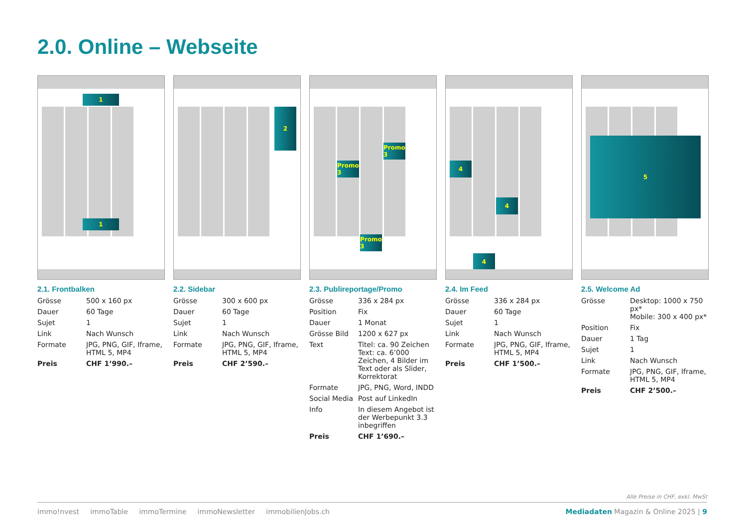2.0. Online – Webseite
1
1
2.1. Frontbalken
| Grösse | 500 x 160 px |
| Dauer | 60 Tage |
| Sujet | 1 |
| Link | Nach Wunsch |
| Formate | JPG, PNG, GIF, Iframe, HTML 5, MP4 |
| Preis | CHF 1’990.– |
2
2.2. Sidebar
| Grösse | 300 x 600 px |
| Dauer | 60 Tage |
| Sujet | 1 |
| Link | Nach Wunsch |
| Formate | JPG, PNG, GIF, Iframe, HTML 5, MP4 |
| Preis | CHF 2’590.– |
Promo 3
Promo 3
Promo 3
2.3. Publireportage/Promo
| Grösse | 336 x 284 px |
| Position | Fix |
| Dauer | 1 Monat |
| Grösse Bild | 1200 x 627 px |
| Text | Titel: ca. 90 Zeichen Text: ca. 6’000 Zeichen, 4 Bilder im Text oder als Slider, Korrektorat |
| Formate | JPG, PNG, Word, INDD |
| Social Media | Post auf LinkedIn |
| Info | In diesem Angebot ist der Werbepunkt 3.3 inbegriffen |
| Preis | CHF 1’690.– |
4
4
4
2.4. Im Feed
| Grösse | 336 x 284 px |
| Dauer | 60 Tage |
| Sujet | 1 |
| Link | Nach Wunsch |
| Formate | JPG, PNG, GIF, Iframe, HTML 5, MP4 |
| Preis | CHF 1’500.– |
5
2.5. Welcome Ad
| Grösse | Desktop: 1000 x 750 px* Mobile: 300 x 400 px* |
| Position | Fix |
| Dauer | 1 Tag |
| Sujet | 1 |
| Link | Nach Wunsch |
| Formate | JPG, PNG, GIF, Iframe, HTML 5, MP4 |
| Preis | CHF 2’500.– |
Alle Preise in CHF, exkl. MwSt
immo!nvest immoTable immoTermine immoNewsletter immobilienJobs.ch Mediadaten Magazin & Online 2025 | 9